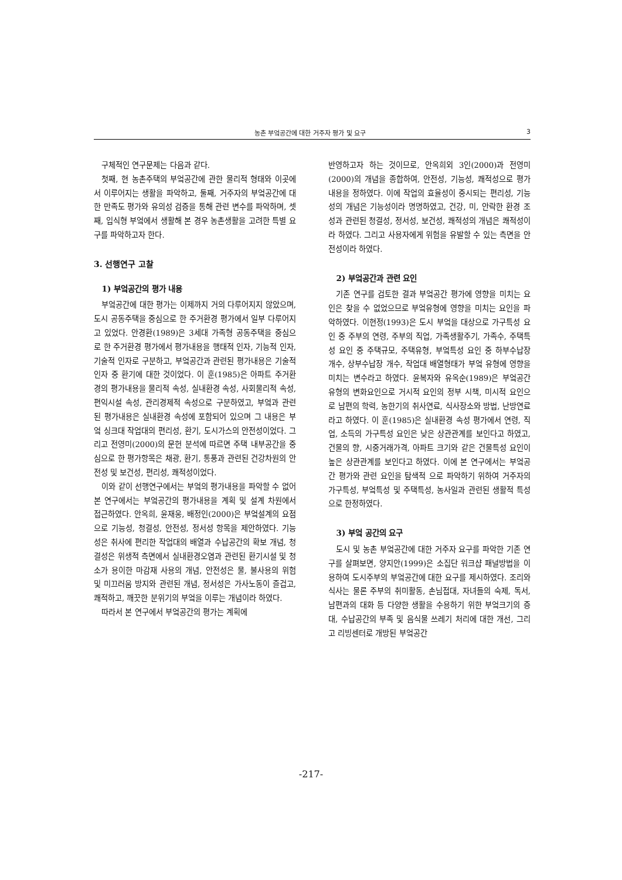농촌 부엌공간에 대한 거주자 평가 및 요구 3
구체적인 연구문제는 다음과 같다.
첫째, 현 농촌주택의 부엌공간에 관한 물리적 형태와 이곳에서 이루어지는 생활을 파악하고, 둘째, 거주자의 부엌공간에 대한 만족도 평가와 유의성 검증을 통해 관련 변수를 파악하며, 셋째, 입식형 부엌에서 생활해 본 경우 농촌생활을 고려한 특별 요구를 파악하고자 한다.
3. 선행연구 고찰
1) 부엌공간의 평가 내용
부엌공간에 대한 평가는 이제까지 거의 다루어지지 않았으며, 도시 공동주택을 중심으로 한 주거환경 평가에서 일부 다루어지고 있었다. 안경환(1989)은 3세대 가족형 공동주택을 중심으로 한 주거환경 평가에서 평가내용을 행태적 인자, 기능적 인자, 기술적 인자로 구분하고, 부엌공간과 관련된 평가내용은 기술적 인자 중 환기에 대한 것이었다. 이 훈(1985)은 아파트 주거환경의 평가내용을 물리적 속성, 실내환경 속성, 사회물리적 속성, 편익시설 속성, 관리경제적 속성으로 구분하였고, 부엌과 관련된 평가내용은 실내환경 속성에 포함되어 있으며 그 내용은 부엌 싱크대 작업대의 편리성, 환기, 도시가스의 안전성이었다. 그리고 전영미(2000)의 문헌 분석에 따르면 주택 내부공간을 중심으로 한 평가항목은 채광, 환기, 통풍과 관련된 건강차원의 안전성 및 보건성, 편리성, 쾌적성이었다.
이와 같이 선행연구에서는 부엌의 평가내용을 파악할 수 없어 본 연구에서는 부엌공간의 평가내용을 계획 및 설계 차원에서 접근하였다. 안옥희, 윤재웅, 배정인(2000)은 부엌설계의 요점으로 기능성, 청결성, 안전성, 정서성 항목을 제안하였다. 기능성은 취사에 편리한 작업대의 배열과 수납공간의 확보 개념, 청결성은 위생적 측면에서 실내환경오염과 관련된 환기시설 및 청소가 용이한 마감재 사용의 개념, 안전성은 물, 불사용의 위험 및 미끄러움 방지와 관련된 개념, 정서성은 가사노동이 즐겁고, 쾌적하고, 깨끗한 분위기의 부엌을 이루는 개념이라 하였다.
따라서 본 연구에서 부엌공간의 평가는 계획에
반영하고자 하는 것이므로, 안옥희외 3인(2000)과 전영미(2000)의 개념을 종합하여, 안전성, 기능성, 쾌적성으로 평가내용을 정하였다. 이에 작업의 효율성이 중시되는 편리성, 기능성의 개념은 기능성이라 명명하였고, 건강, 미, 안락한 환경 조성과 관련된 청결성, 정서성, 보건성, 쾌적성의 개념은 쾌적성이라 하였다. 그리고 사용자에게 위험을 유발할 수 있는 측면을 안전성이라 하였다.
2) 부엌공간과 관련 요인
기존 연구를 검토한 결과 부엌공간 평가에 영향을 미치는 요인은 찾을 수 없었으므로 부엌유형에 영향을 미치는 요인을 파악하였다. 이현정(1993)은 도시 부엌을 대상으로 가구특성 요인 중 주부의 연령, 주부의 직업, 가족생활주기, 가족수, 주택특성 요인 중 주택규모, 주택유형, 부엌특성 요인 중 하부수납장 개수, 상부수납장 개수, 작업대 배열형태가 부엌 유형에 영향을 미치는 변수라고 하였다. 윤복자와 유옥순(1989)은 부엌공간 유형의 변화요인으로 거시적 요인의 정부 시책, 미시적 요인으로 남편의 학력, 농한기의 취사연료, 식사장소와 방법, 난방연료라고 하였다. 이 훈(1985)은 실내환경 속성 평가에서 연령, 직업, 소득의 가구특성 요인은 낮은 상관관계를 보인다고 하였고, 건물의 향, 시중거래가격, 아파트 크기와 같은 건물특성 요인이 높은 상관관계를 보인다고 하였다. 이에 본 연구에서는 부엌공간 평가와 관련 요인을 탐색적 으로 파악하기 위하여 거주자의 가구특성, 부엌특성 및 주택특성, 농사일과 관련된 생활적 특성으로 한정하였다.
3) 부엌 공간의 요구
도시 및 농촌 부엌공간에 대한 거주자 요구를 파악한 기존 연구를 살펴보면, 양지안(1999)은 소집단 워크샵 패널방법을 이용하여 도시주부의 부엌공간에 대한 요구를 제시하였다. 조리와 식사는 물론 주부의 취미활동, 손님접대, 자녀들의 숙제, 독서, 남편과의 대화 등 다양한 생활을 수용하기 위한 부엌크기의 증대, 수납공간의 부족 및 음식물 쓰레기 처리에 대한 개선, 그리고 리빙센터로 개방된 부엌공간
-217-